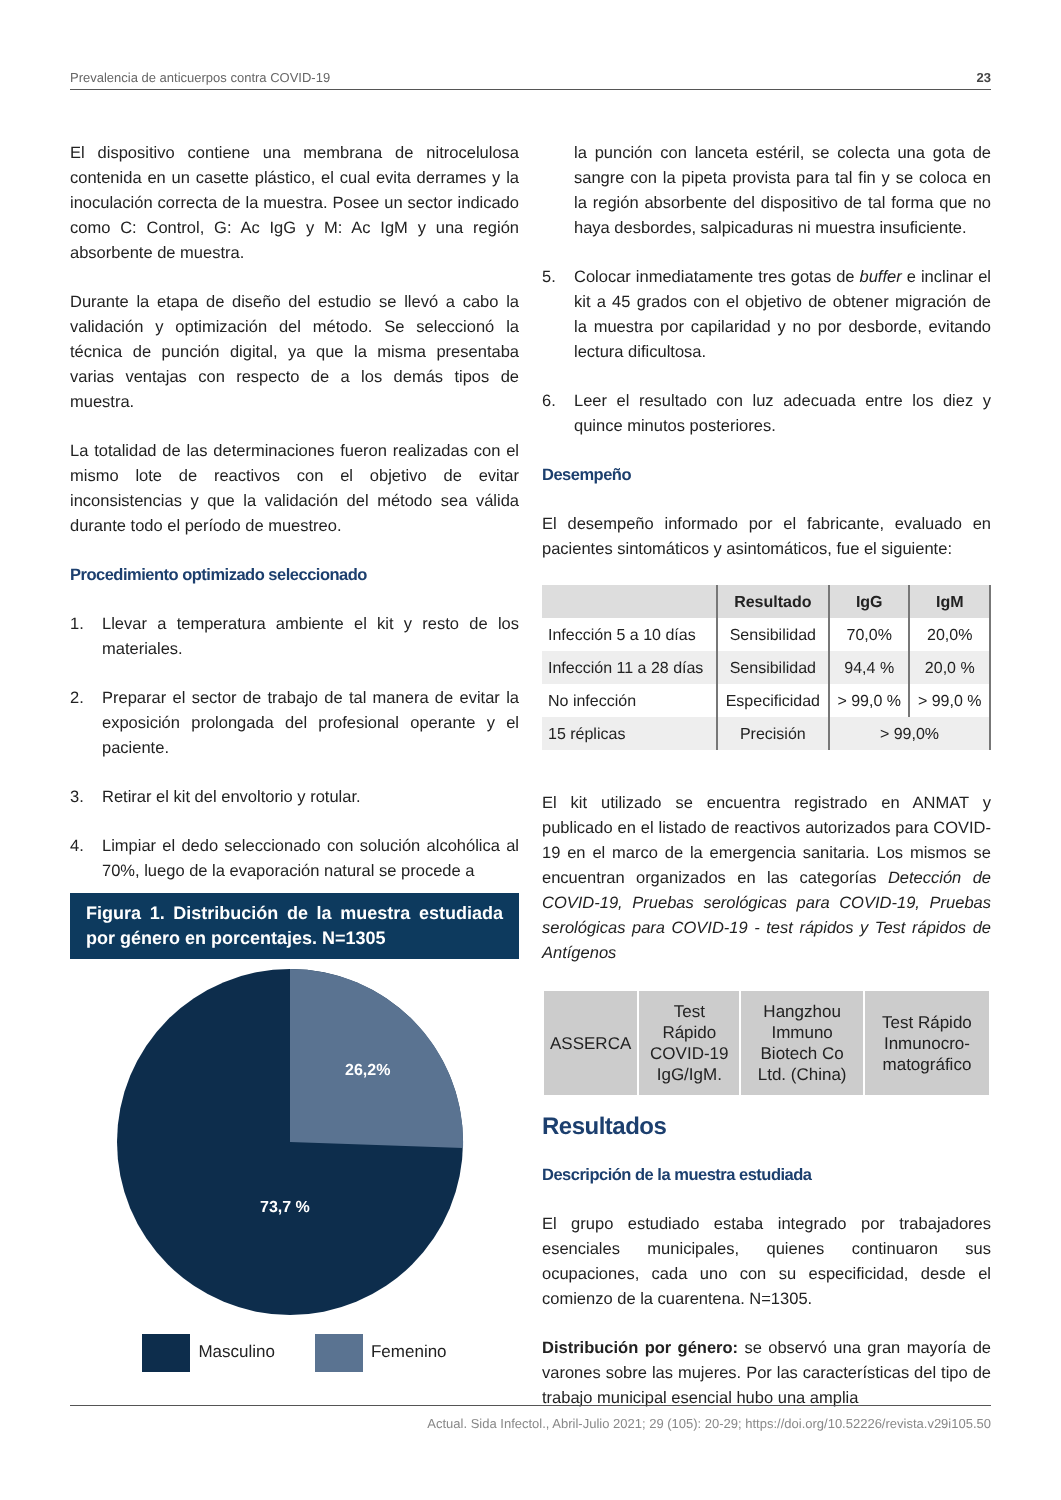Prevalencia de anticuerpos contra COVID-19 23
El dispositivo contiene una membrana de nitrocelulosa contenida en un casette plástico, el cual evita derrames y la inoculación correcta de la muestra. Posee un sector indicado como C: Control, G: Ac IgG y M: Ac IgM y una región absorbente de muestra.
Durante la etapa de diseño del estudio se llevó a cabo la validación y optimización del método. Se seleccionó la técnica de punción digital, ya que la misma presentaba varias ventajas con respecto de a los demás tipos de muestra.
La totalidad de las determinaciones fueron realizadas con el mismo lote de reactivos con el objetivo de evitar inconsistencias y que la validación del método sea válida durante todo el período de muestreo.
Procedimiento optimizado seleccionado
1. Llevar a temperatura ambiente el kit y resto de los materiales.
2. Preparar el sector de trabajo de tal manera de evitar la exposición prolongada del profesional operante y el paciente.
3. Retirar el kit del envoltorio y rotular.
4. Limpiar el dedo seleccionado con solución alcohólica al 70%, luego de la evaporación natural se procede a
Figura 1. Distribución de la muestra estudiada por género en porcentajes. N=1305
26,2%
73,7 %
Masculino Femenino
la punción con lanceta estéril, se colecta una gota de sangre con la pipeta provista para tal fin y se coloca en la región absorbente del dispositivo de tal forma que no haya desbordes, salpicaduras ni muestra insuficiente.
5. Colocar inmediatamente tres gotas de buffer e inclinar el kit a 45 grados con el objetivo de obtener migración de la muestra por capilaridad y no por desborde, evitando lectura dificultosa.
6. Leer el resultado con luz adecuada entre los diez y quince minutos posteriores.
Desempeño
El desempeño informado por el fabricante, evaluado en pacientes sintomáticos y asintomáticos, fue el siguiente:
| | Resultado | IgG | IgM |
| --- | --- | --- | --- |
| Infección 5 a 10 días | Sensibilidad | 70,0% | 20,0% |
| Infección 11 a 28 días | Sensibilidad | 94,4 % | 20,0 % |
| No infección | Especificidad | > 99,0 % | > 99,0 % |
| 15 réplicas | Precisión | > 99,0% | |
El kit utilizado se encuentra registrado en ANMAT y publicado en el listado de reactivos autorizados para COVID-19 en el marco de la emergencia sanitaria. Los mismos se encuentran organizados en las categorías Detección de COVID-19, Pruebas serológicas para COVID-19, Pruebas serológicas para COVID-19 - test rápidos y Test rápidos de Antígenos
| ASSERCA | Test Rápido COVID-19 IgG/IgM. | Hangzhou Immuno Biotech Co Ltd. (China) | Test Rápido Inmunocro-matográfico |
Resultados
Descripción de la muestra estudiada
El grupo estudiado estaba integrado por trabajadores esenciales municipales, quienes continuaron sus ocupaciones, cada uno con su especificidad, desde el comienzo de la cuarentena. N=1305.
Distribución por género: se observó una gran mayoría de varones sobre las mujeres. Por las características del tipo de trabajo municipal esencial hubo una amplia
Actual. Sida Infectol., Abril-Julio 2021; 29 (105): 20-29; https://doi.org/10.52226/revista.v29i105.50